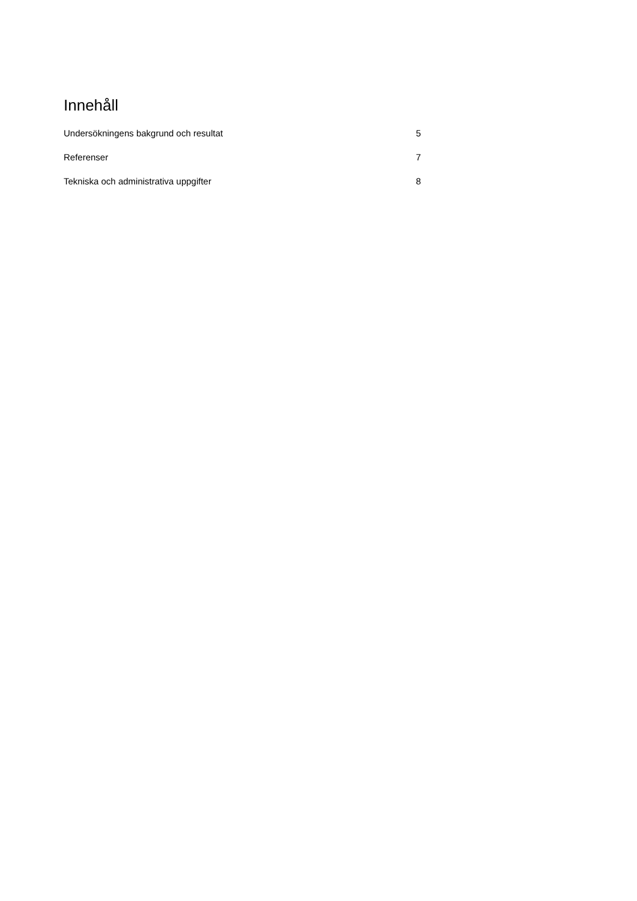Innehåll
Undersökningens bakgrund och resultat 5
Referenser 7
Tekniska och administrativa uppgifter 8